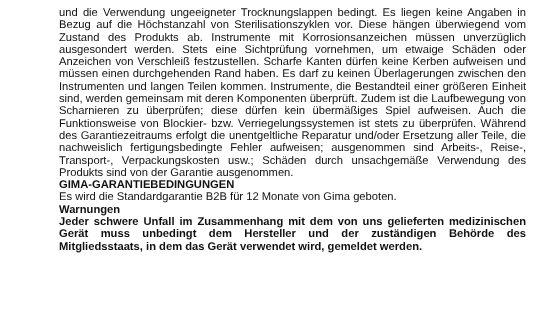und die Verwendung ungeeigneter Trocknungslappen bedingt. Es liegen keine Angaben in Bezug auf die Höchstanzahl von Sterilisationszyklen vor. Diese hängen überwiegend vom Zustand des Produkts ab. Instrumente mit Korrosionsanzeichen müssen unverzüglich ausgesondert werden. Stets eine Sichtprüfung vornehmen, um etwaige Schäden oder Anzeichen von Verschleiß festzustellen. Scharfe Kanten dürfen keine Kerben aufweisen und müssen einen durchgehenden Rand haben. Es darf zu keinen Überlagerungen zwischen den Instrumenten und langen Teilen kommen. Instrumente, die Bestandteil einer größeren Einheit sind, werden gemeinsam mit deren Komponenten überprüft. Zudem ist die Laufbewegung von Scharnieren zu überprüfen; diese dürfen kein übermäßiges Spiel aufweisen. Auch die Funktionsweise von Blockier- bzw. Verriegelungssystemen ist stets zu überprüfen. Während des Garantiezeitraums erfolgt die unentgeltliche Reparatur und/oder Ersetzung aller Teile, die nachweislich fertigungsbedingte Fehler aufweisen; ausgenommen sind Arbeits-, Reise-, Transport-, Verpackungskosten usw.; Schäden durch unsachgemäße Verwendung des Produkts sind von der Garantie ausgenommen.
GIMA-GARANTIEBEDINGUNGEN
Es wird die Standardgarantie B2B für 12 Monate von Gima geboten.
Warnungen
Jeder schwere Unfall im Zusammenhang mit dem von uns gelieferten medizinischen Gerät muss unbedingt dem Hersteller und der zuständigen Behörde des Mitgliedsstaats, in dem das Gerät verwendet wird, gemeldet werden.